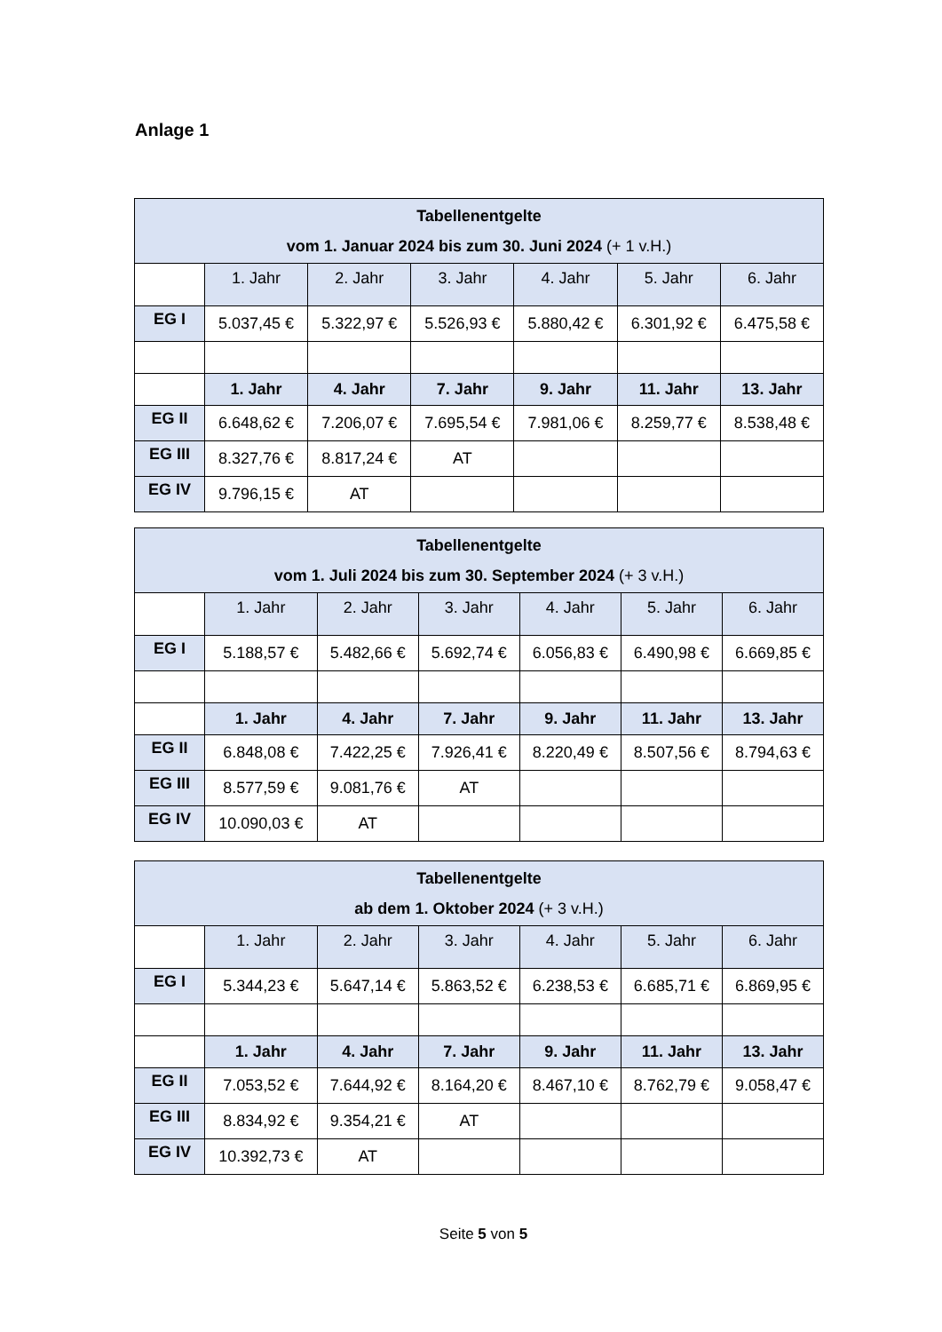Anlage 1
| Tabellenentgelte vom 1. Januar 2024 bis zum 30. Juni 2024 (+ 1 v.H.) | | | | | | |
| --- | --- | --- | --- | --- | --- | --- |
| | 1. Jahr | 2. Jahr | 3. Jahr | 4. Jahr | 5. Jahr | 6. Jahr |
| EG I | 5.037,45 € | 5.322,97 € | 5.526,93 € | 5.880,42 € | 6.301,92 € | 6.475,58 € |
| | 1. Jahr | 4. Jahr | 7. Jahr | 9. Jahr | 11. Jahr | 13. Jahr |
| EG II | 6.648,62 € | 7.206,07 € | 7.695,54 € | 7.981,06 € | 8.259,77 € | 8.538,48 € |
| EG III | 8.327,76 € | 8.817,24 € | AT | | | |
| EG IV | 9.796,15 € | AT | | | | |
| Tabellenentgelte vom 1. Juli 2024 bis zum 30. September 2024 (+ 3 v.H.) | | | | | | |
| --- | --- | --- | --- | --- | --- | --- |
| | 1. Jahr | 2. Jahr | 3. Jahr | 4. Jahr | 5. Jahr | 6. Jahr |
| EG I | 5.188,57 € | 5.482,66 € | 5.692,74 € | 6.056,83 € | 6.490,98 € | 6.669,85 € |
| | 1. Jahr | 4. Jahr | 7. Jahr | 9. Jahr | 11. Jahr | 13. Jahr |
| EG II | 6.848,08 € | 7.422,25 € | 7.926,41 € | 8.220,49 € | 8.507,56 € | 8.794,63 € |
| EG III | 8.577,59 € | 9.081,76 € | AT | | | |
| EG IV | 10.090,03 € | AT | | | | |
| Tabellenentgelte ab dem 1. Oktober 2024 (+ 3 v.H.) | | | | | | |
| --- | --- | --- | --- | --- | --- | --- |
| | 1. Jahr | 2. Jahr | 3. Jahr | 4. Jahr | 5. Jahr | 6. Jahr |
| EG I | 5.344,23 € | 5.647,14 € | 5.863,52 € | 6.238,53 € | 6.685,71 € | 6.869,95 € |
| | 1. Jahr | 4. Jahr | 7. Jahr | 9. Jahr | 11. Jahr | 13. Jahr |
| EG II | 7.053,52 € | 7.644,92 € | 8.164,20 € | 8.467,10 € | 8.762,79 € | 9.058,47 € |
| EG III | 8.834,92 € | 9.354,21 € | AT | | | |
| EG IV | 10.392,73 € | AT | | | | |
Seite 5 von 5